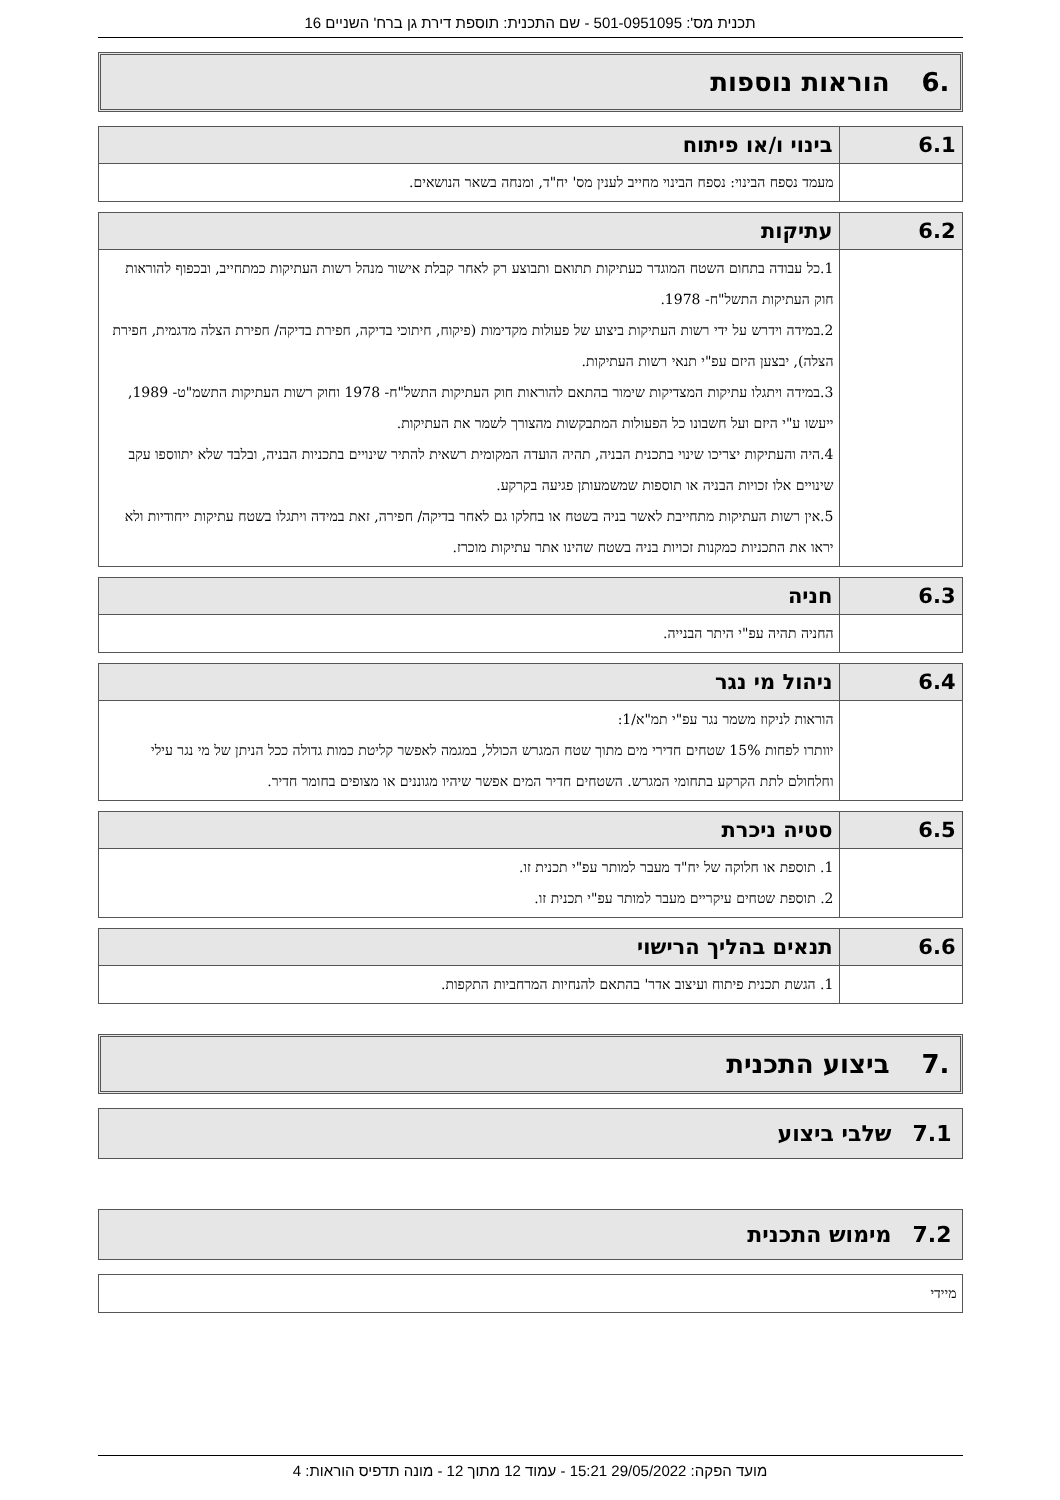תכנית מס': 501-0951095 - שם התכנית: תוספת דירת גן ברח' השניים 16
.6 הוראות נוספות
| 6.1 | בינוי ו/או פיתוח |
| --- | --- |
| | מעמד נספח הבינוי: נספח הבינוי מחייב לענין מס' יח"ד, ומנחה בשאר הנושאים. |
| 6.2 | עתיקות |
| --- | --- |
| | 1.כל עבודה בתחום השטח המוגדר כעתיקות תתואם ותבוצע רק לאחר קבלת אישור מנהל רשות העתיקות כמתחייב, ובכפוף להוראות חוק העתיקות התשל"ח- 1978. 2.במידה וידרש על ידי רשות העתיקות ביצוע של פעולות מקדימות (פיקוח, חיתוכי בדיקה, חפירת בדיקה/ חפירת הצלה מדגמית, חפירת הצלה), יבצען היזם עפ"י תנאי רשות העתיקות. 3.במידה ויתגלו עתיקות המצדיקות שימור בהתאם להוראות חוק העתיקות התשל"ח- 1978 וחוק רשות העתיקות התשמ"ט- 1989, ייעשו ע"י היזם ועל חשבונו כל הפעולות המתבקשות מהצורך לשמר את העתיקות. 4.היה והעתיקות יצריכו שינוי בתכנית הבניה, תהיה הועדה המקומית רשאית להתיר שינויים בתכניות הבניה, ובלבד שלא יתווספו עקב שינויים אלו זכויות הבניה או תוספות שמשמעותן פגיעה בקרקע. 5.אין רשות העתיקות מתחייבת לאשר בניה בשטח או בחלקו גם לאחר בדיקה/ חפירה, זאת במידה ויתגלו בשטח עתיקות ייחודיות ולא יראו את התכניות כמקנות זכויות בניה בשטח שהינו אתר עתיקות מוכרז. |
| 6.3 | חניה |
| --- | --- |
| | החניה תהיה עפ"י היתר הבנייה. |
| 6.4 | ניהול מי נגר |
| --- | --- |
| | הוראות לניקוז משמר נגר עפ"י תמ"א/1: יוותרו לפחות 15% שטחים חדירי מים מתוך שטח המגרש הכולל, במגמה לאפשר קליטת כמות גדולה ככל הניתן של מי נגר עילי וחלחולם לתת הקרקע בתחומי המגרש. השטחים חדיר המים אפשר שיהיו מגוננים או מצופים בחומר חדיר. |
| 6.5 | סטיה ניכרת |
| --- | --- |
| | 1. תוספת או חלוקה של יח"ד מעבר למותר עפ"י תכנית זו. 2. תוספת שטחים עיקריים מעבר למותר עפ"י תכנית זו. |
| 6.6 | תנאים בהליך הרישוי |
| --- | --- |
| | 1. הגשת תכנית פיתוח ועיצוב אדר' בהתאם להנחיות המרחביות התקפות. |
.7 ביצוע התכנית
7.1 שלבי ביצוע
7.2 מימוש התכנית
| מיידי |
מועד הפקה: 29/05/2022 15:21 - עמוד 12 מתוך 12 - מונה תדפיס הוראות: 4